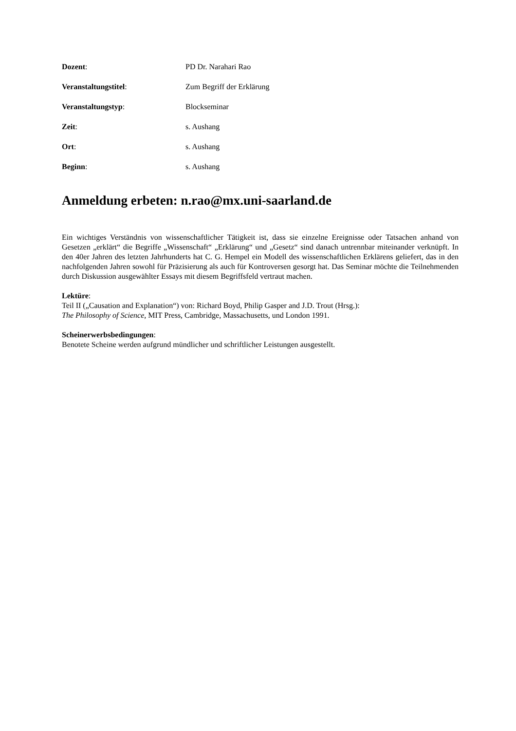Dozent: PD Dr. Narahari Rao
Veranstaltungstitel: Zum Begriff der Erklärung
Veranstaltungstyp: Blockseminar
Zeit: s. Aushang
Ort: s. Aushang
Beginn: s. Aushang
Anmeldung erbeten: n.rao@mx.uni-saarland.de
Ein wichtiges Verständnis von wissenschaftlicher Tätigkeit ist, dass sie einzelne Ereignisse oder Tatsachen anhand von Gesetzen „erklärt“ die Begriffe „Wissenschaft“ „Erklärung“ und „Gesetz“ sind danach untrennbar miteinander verknüpft. In den 40er Jahren des letzten Jahrhunderts hat C. G. Hempel ein Modell des wissenschaftlichen Erklärens geliefert, das in den nachfolgenden Jahren sowohl für Präzisierung als auch für Kontroversen gesorgt hat. Das Seminar möchte die Teilnehmenden durch Diskussion ausgewählter Essays mit diesem Begriffsfeld vertraut machen.
Lektüre:
Teil II („Causation and Explanation“) von: Richard Boyd, Philip Gasper and J.D. Trout (Hrsg.):
The Philosophy of Science, MIT Press, Cambridge, Massachusetts, und London 1991.
Scheinerwerbsbedingungen:
Benotete Scheine werden aufgrund mündlicher und schriftlicher Leistungen ausgestellt.